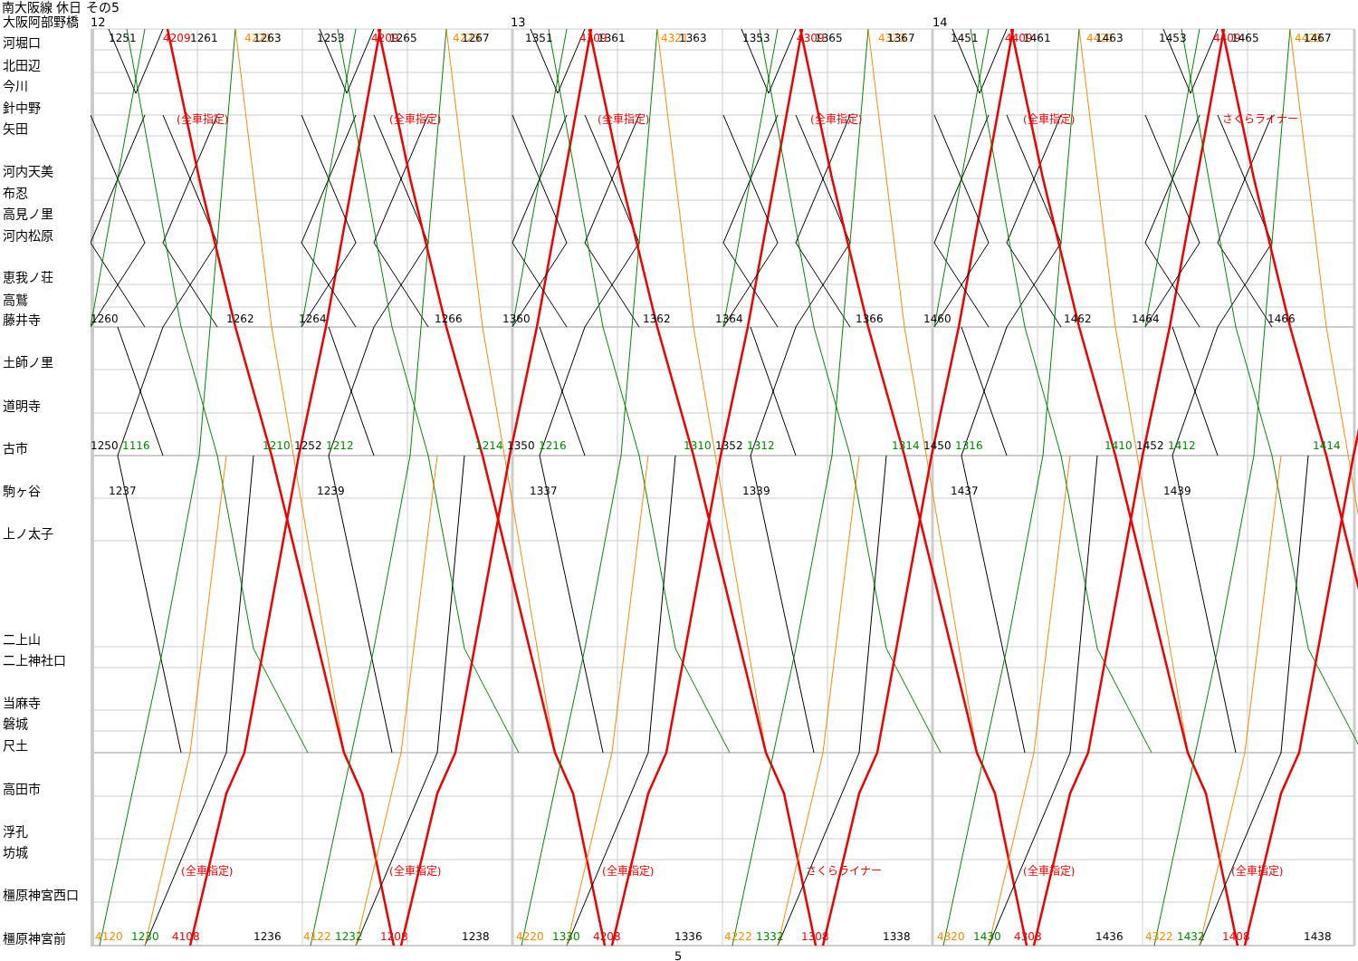南大阪線 休日 その5
大阪阿部野橋
河堀口
北田辺
今川
針中野
矢田
河内天美
布忍
高見ノ里
河内松原
恵我ノ荘
高鷲
藤井寺
土師ノ里
道明寺
古市
駒ヶ谷
上ノ太子
二上山
二上神社口
当麻寺
磐城
尺土
高田市
浮孔
坊城
橿原神宮西口
橿原神宮前
12
13
14
1251
4209
1261
4221
1263
1253
4209
1265
4223
1267
1351
4309
1361
4321
1363
1353
4309
1365
4323
1367
1451
4409
1461
4421
1463
1453
4409
1465
4423
1467
(全車指定)
(全車指定)
(全車指定)
(全車指定)
(全車指定)
さくらライナー
1260
1262
1264
1266
1360
1362
1364
1366
1460
1462
1464
1466
1250
1116
1210
1252
1212
1214
1350
1216
1310
1352
1312
1314
1450
1316
1410
1452
1412
1414
1237
1239
1337
1339
1437
1439
(全車指定)
(全車指定)
(全車指定)
さくらライナー
(全車指定)
(全車指定)
4120
1230
4108
1236
4122
1232
1208
1238
4220
1330
4208
1336
4222
1332
1308
1338
4320
1430
4308
1436
4322
1432
1408
1438
5